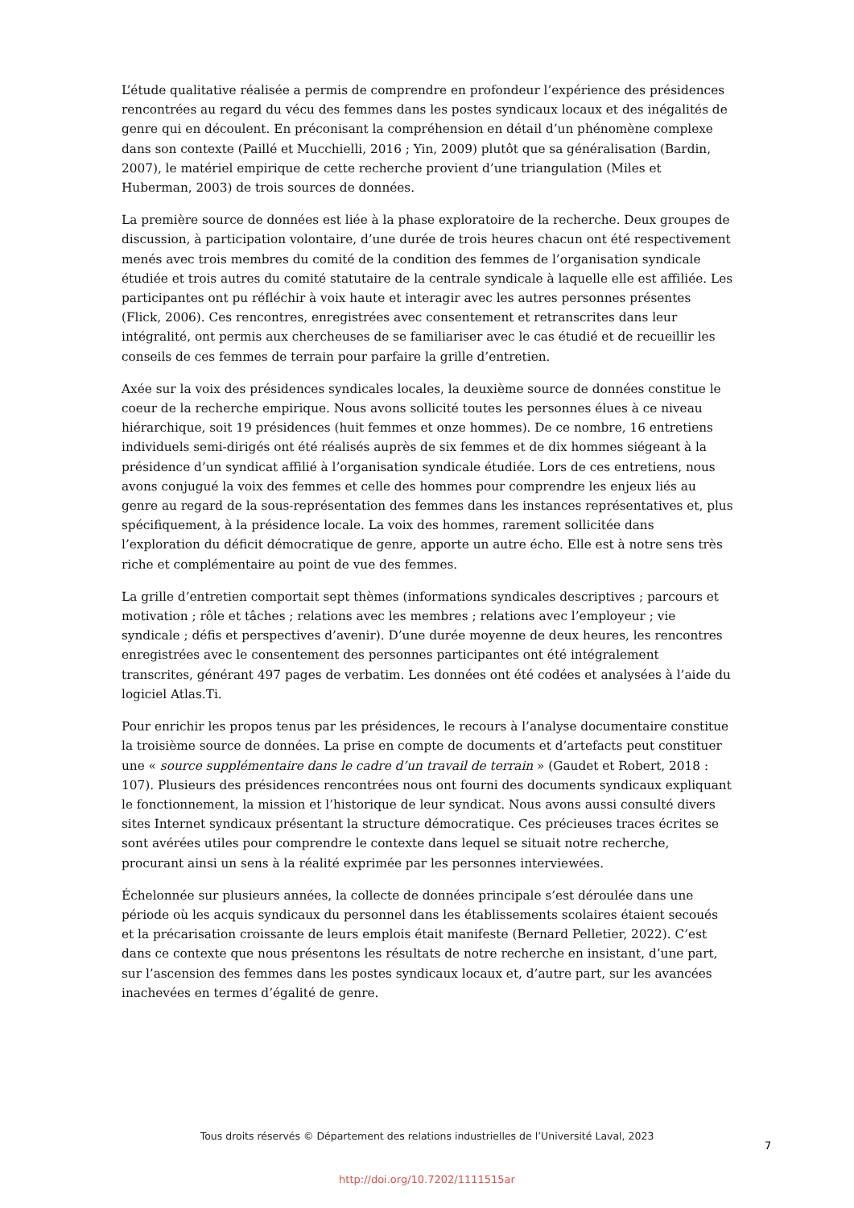L’étude qualitative réalisée a permis de comprendre en profondeur l’expérience des présidences rencontrées au regard du vécu des femmes dans les postes syndicaux locaux et des inégalités de genre qui en découlent. En préconisant la compréhension en détail d’un phénomène complexe dans son contexte (Paillé et Mucchielli, 2016 ; Yin, 2009) plutôt que sa généralisation (Bardin, 2007), le matériel empirique de cette recherche provient d’une triangulation (Miles et Huberman, 2003) de trois sources de données.
La première source de données est liée à la phase exploratoire de la recherche. Deux groupes de discussion, à participation volontaire, d’une durée de trois heures chacun ont été respectivement menés avec trois membres du comité de la condition des femmes de l’organisation syndicale étudiée et trois autres du comité statutaire de la centrale syndicale à laquelle elle est affiliée. Les participantes ont pu réfléchir à voix haute et interagir avec les autres personnes présentes (Flick, 2006). Ces rencontres, enregistrées avec consentement et retranscrites dans leur intégralité, ont permis aux chercheuses de se familiariser avec le cas étudié et de recueillir les conseils de ces femmes de terrain pour parfaire la grille d’entretien.
Axée sur la voix des présidences syndicales locales, la deuxième source de données constitue le coeur de la recherche empirique. Nous avons sollicité toutes les personnes élues à ce niveau hiérarchique, soit 19 présidences (huit femmes et onze hommes). De ce nombre, 16 entretiens individuels semi-dirigés ont été réalisés auprès de six femmes et de dix hommes siégeant à la présidence d’un syndicat affilié à l’organisation syndicale étudiée. Lors de ces entretiens, nous avons conjugué la voix des femmes et celle des hommes pour comprendre les enjeux liés au genre au regard de la sous-représentation des femmes dans les instances représentatives et, plus spécifiquement, à la présidence locale. La voix des hommes, rarement sollicitée dans l’exploration du déficit démocratique de genre, apporte un autre écho. Elle est à notre sens très riche et complémentaire au point de vue des femmes.
La grille d’entretien comportait sept thèmes (informations syndicales descriptives ; parcours et motivation ; rôle et tâches ; relations avec les membres ; relations avec l’employeur ; vie syndicale ; défis et perspectives d’avenir). D’une durée moyenne de deux heures, les rencontres enregistrées avec le consentement des personnes participantes ont été intégralement transcrites, générant 497 pages de verbatim. Les données ont été codées et analysées à l’aide du logiciel Atlas.Ti.
Pour enrichir les propos tenus par les présidences, le recours à l’analyse documentaire constitue la troisième source de données. La prise en compte de documents et d’artefacts peut constituer une « source supplémentaire dans le cadre d’un travail de terrain » (Gaudet et Robert, 2018 : 107). Plusieurs des présidences rencontrées nous ont fourni des documents syndicaux expliquant le fonctionnement, la mission et l’historique de leur syndicat. Nous avons aussi consulté divers sites Internet syndicaux présentant la structure démocratique. Ces précieuses traces écrites se sont avérées utiles pour comprendre le contexte dans lequel se situait notre recherche, procurant ainsi un sens à la réalité exprimée par les personnes interviewées.
Échelonnée sur plusieurs années, la collecte de données principale s’est déroulée dans une période où les acquis syndicaux du personnel dans les établissements scolaires étaient secoués et la précarisation croissante de leurs emplois était manifeste (Bernard Pelletier, 2022). C’est dans ce contexte que nous présentons les résultats de notre recherche en insistant, d’une part, sur l’ascension des femmes dans les postes syndicaux locaux et, d’autre part, sur les avancées inachevées en termes d’égalité de genre.
Tous droits réservés © Département des relations industrielles de l’Université Laval, 2023
7
http://doi.org/10.7202/1111515ar